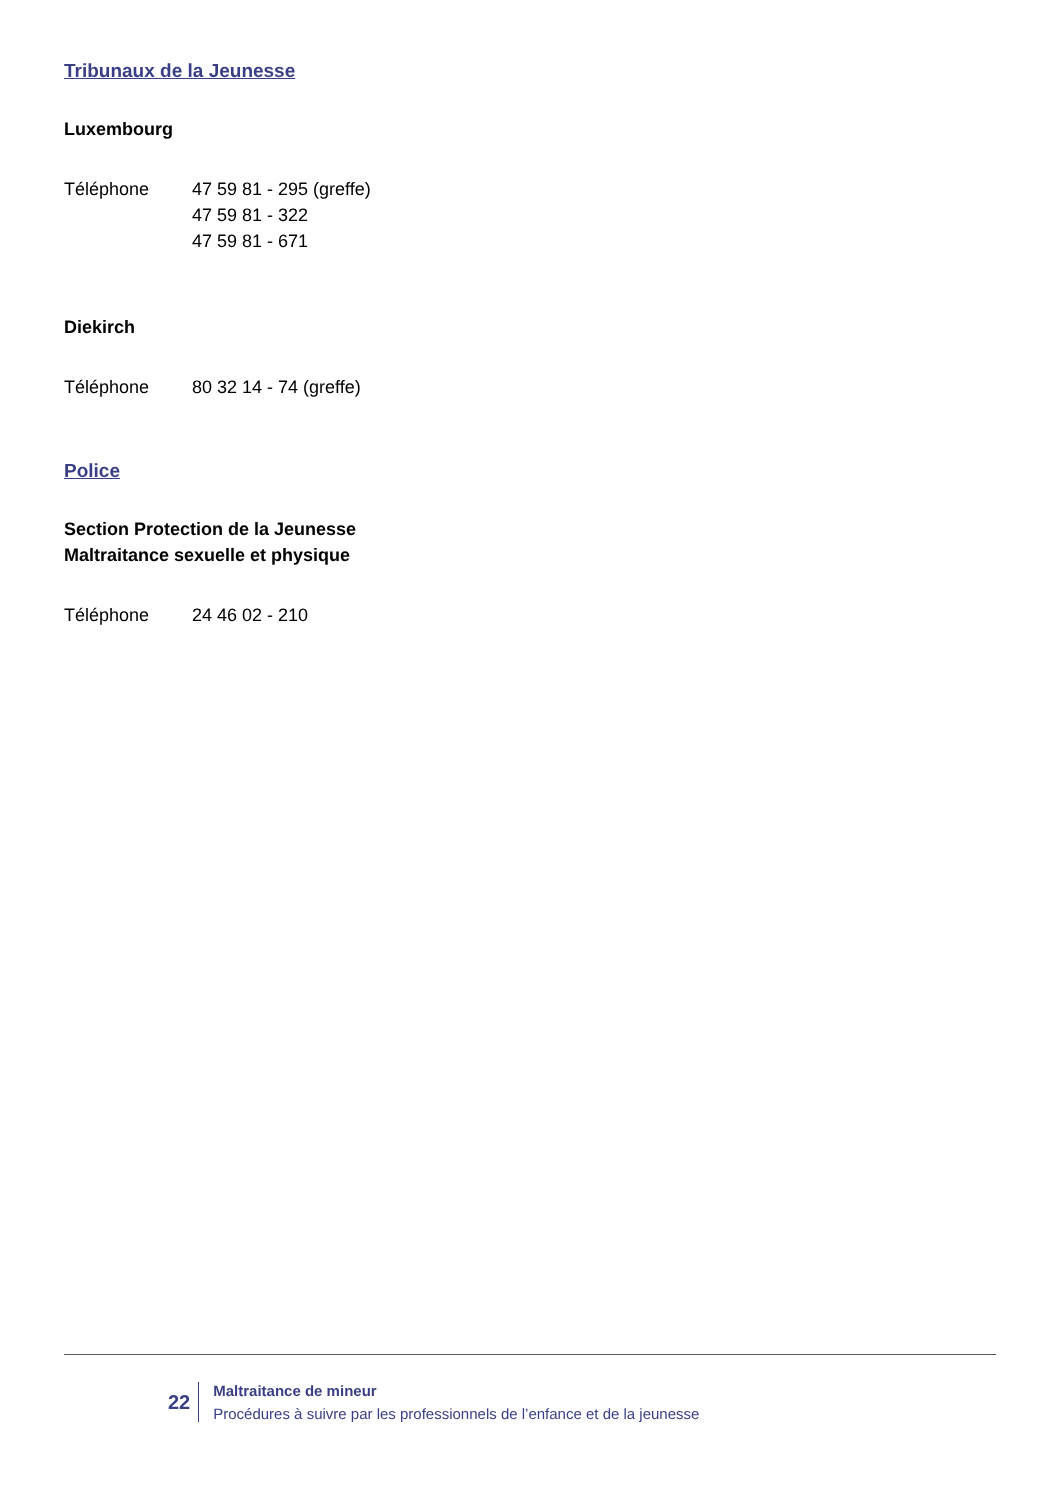Tribunaux de la Jeunesse
Luxembourg
Téléphone 47 59 81 - 295 (greffe)
47 59 81 - 322
47 59 81 - 671
Diekirch
Téléphone 80 32 14 - 74 (greffe)
Police
Section Protection de la Jeunesse
Maltraitance sexuelle et physique
Téléphone 24 46 02 - 210
22
Maltraitance de mineur
Procédures à suivre par les professionnels de l’enfance et de la jeunesse